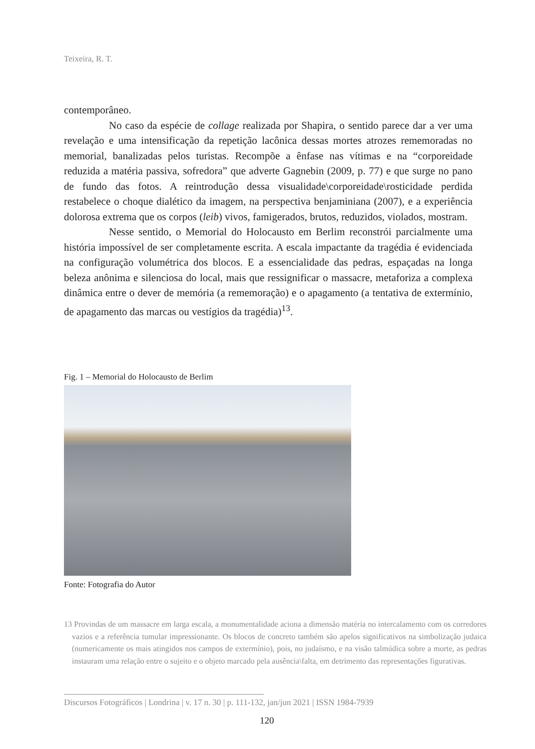Teixeira, R. T.
contemporâneo.
No caso da espécie de collage realizada por Shapira, o sentido parece dar a ver uma revelação e uma intensificação da repetição lacônica dessas mortes atrozes rememoradas no memorial, banalizadas pelos turistas. Recompõe a ênfase nas vítimas e na “corporeidade reduzida a matéria passiva, sofredora” que adverte Gagnebin (2009, p. 77) e que surge no pano de fundo das fotos. A reintrodução dessa visualidade\corporeidade\rosticidade perdida restabelece o choque dialético da imagem, na perspectiva benjaminiana (2007), e a experiência dolorosa extrema que os corpos (leib) vivos, famigerados, brutos, reduzidos, violados, mostram.
Nesse sentido, o Memorial do Holocausto em Berlim reconstrói parcialmente uma história impossível de ser completamente escrita. A escala impactante da tragédia é evidenciada na configuração volumétrica dos blocos. E a essencialidade das pedras, espaçadas na longa beleza anônima e silenciosa do local, mais que ressignificar o massacre, metaforiza a complexa dinâmica entre o dever de memória (a rememoração) e o apagamento (a tentativa de extermínio, de apagamento das marcas ou vestígios da tragédia)<sup>13</sup>.
Fig. 1 – Memorial do Holocausto de Berlim
Fonte: Fotografia do Autor
13 Provindas de um massacre em larga escala, a monumentalidade aciona a dimensão matéria no intercalamento com os corredores vazios e a referência tumular impressionante. Os blocos de concreto também são apelos significativos na simbolização judaica (numericamente os mais atingidos nos campos de extermínio), pois, no judaísmo, e na visão talmúdica sobre a morte, as pedras instauram uma relação entre o sujeito e o objeto marcado pela ausência\falta, em detrimento das representações figurativas.
Discursos Fotográficos | Londrina | v. 17 n. 30 | p. 111-132, jan/jun 2021 | ISSN 1984-7939
120